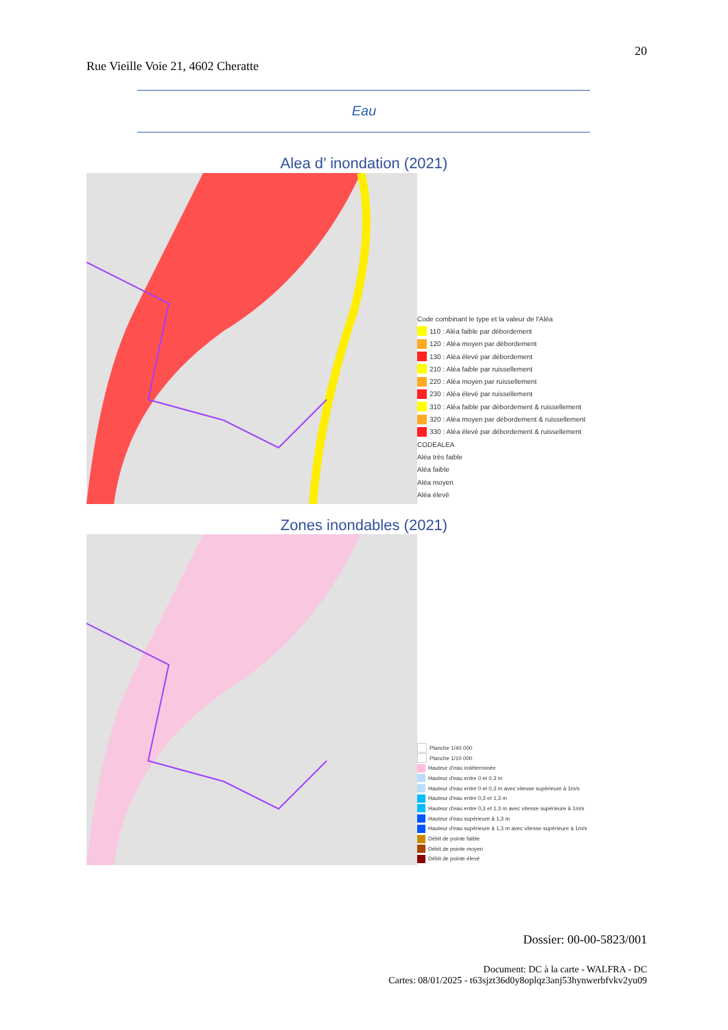20
Rue Vieille Voie 21, 4602 Cheratte
Eau
Alea d’ inondation (2021)
Code combinant le type et la valeur de l'Aléa
110 : Aléa faible par débordement
120 : Aléa moyen par débordement
130 : Aléa élevé par débordement
210 : Aléa faible par ruissellement
220 : Aléa moyen par ruissellement
230 : Aléa élevé par ruissellement
310 : Aléa faible par débordement & ruissellement
320 : Aléa moyen par débordement & ruissellement
330 : Aléa élevé par débordement & ruissellement
CODEALEA
Aléa très faible
Aléa faible
Aléa moyen
Aléa élevé
Zones inondables (2021)
Planche 1/40 000
Planche 1/10 000
Hauteur d'eau indéterminée
Hauteur d'eau entre 0 et 0,3 m
Hauteur d'eau entre 0 et 0,3 m avec vitesse supérieure à 1m/s
Hauteur d'eau entre 0,3 et 1,3 m
Hauteur d'eau entre 0,3 et 1,3 m avec vitesse supérieure à 1m/s
Hauteur d'eau supérieure à 1,3 m
Hauteur d'eau supérieure à 1,3 m avec vitesse supérieure à 1m/s
Débit de pointe faible
Débit de pointe moyen
Débit de pointe élevé
Dossier: 00-00-5823/001
Document: DC à la carte - WALFRA - DC
Cartes: 08/01/2025 - t63sjzt36d0y8oplqz3anj53hynwerbfvkv2yu09